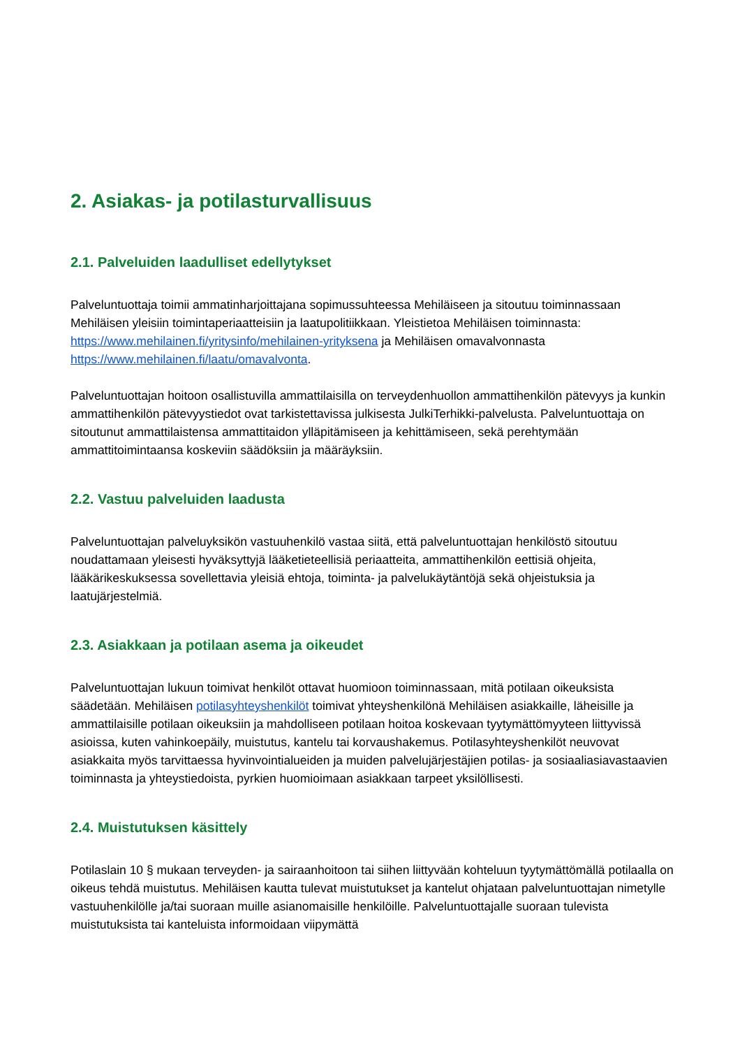2. Asiakas- ja potilasturvallisuus
2.1. Palveluiden laadulliset edellytykset
Palveluntuottaja toimii ammatinharjoittajana sopimussuhteessa Mehiläiseen ja sitoutuu toiminnassaan Mehiläisen yleisiin toimintaperiaatteisiin ja laatupolitiikkaan. Yleistietoa Mehiläisen toiminnasta: https://www.mehilainen.fi/yritysinfo/mehilainen-yrityksena ja Mehiläisen omavalvonnasta https://www.mehilainen.fi/laatu/omavalvonta.
Palveluntuottajan hoitoon osallistuvilla ammattilaisilla on terveydenhuollon ammattihenkilön pätevyys ja kunkin ammattihenkilön pätevyystiedot ovat tarkistettavissa julkisesta JulkiTerhikki-palvelusta. Palveluntuottaja on sitoutunut ammattilaistensa ammattitaidon ylläpitämiseen ja kehittämiseen, sekä perehtymään ammattitoimintaansa koskeviin säädöksiin ja määräyksiin.
2.2. Vastuu palveluiden laadusta
Palveluntuottajan palveluyksikön vastuuhenkilö vastaa siitä, että palveluntuottajan henkilöstö sitoutuu noudattamaan yleisesti hyväksyttyjä lääketieteellisiä periaatteita, ammattihenkilön eettisiä ohjeita, lääkärikeskuksessa sovellettavia yleisiä ehtoja, toiminta- ja palvelukäytäntöjä sekä ohjeistuksia ja laatujärjestelmiä.
2.3. Asiakkaan ja potilaan asema ja oikeudet
Palveluntuottajan lukuun toimivat henkilöt ottavat huomioon toiminnassaan, mitä potilaan oikeuksista säädetään. Mehiläisen potilasyhteyshenkilöt toimivat yhteyshenkilönä Mehiläisen asiakkaille, läheisille ja ammattilaisille potilaan oikeuksiin ja mahdolliseen potilaan hoitoa koskevaan tyytymättömyyteen liittyvissä asioissa, kuten vahinkoepäily, muistutus, kantelu tai korvaushakemus. Potilasyhteyshenkilöt neuvovat asiakkaita myös tarvittaessa hyvinvointialueiden ja muiden palvelujärjestäjien potilas- ja sosiaaliasiavastaavien toiminnasta ja yhteystiedoista, pyrkien huomioimaan asiakkaan tarpeet yksilöllisesti.
2.4. Muistutuksen käsittely
Potilaslain 10 § mukaan terveyden- ja sairaanhoitoon tai siihen liittyvään kohteluun tyytymättömällä potilaalla on oikeus tehdä muistutus. Mehiläisen kautta tulevat muistutukset ja kantelut ohjataan palveluntuottajan nimetylle vastuuhenkilölle ja/tai suoraan muille asianomaisille henkilöille. Palveluntuottajalle suoraan tulevista muistutuksista tai kanteluista informoidaan viipymättä